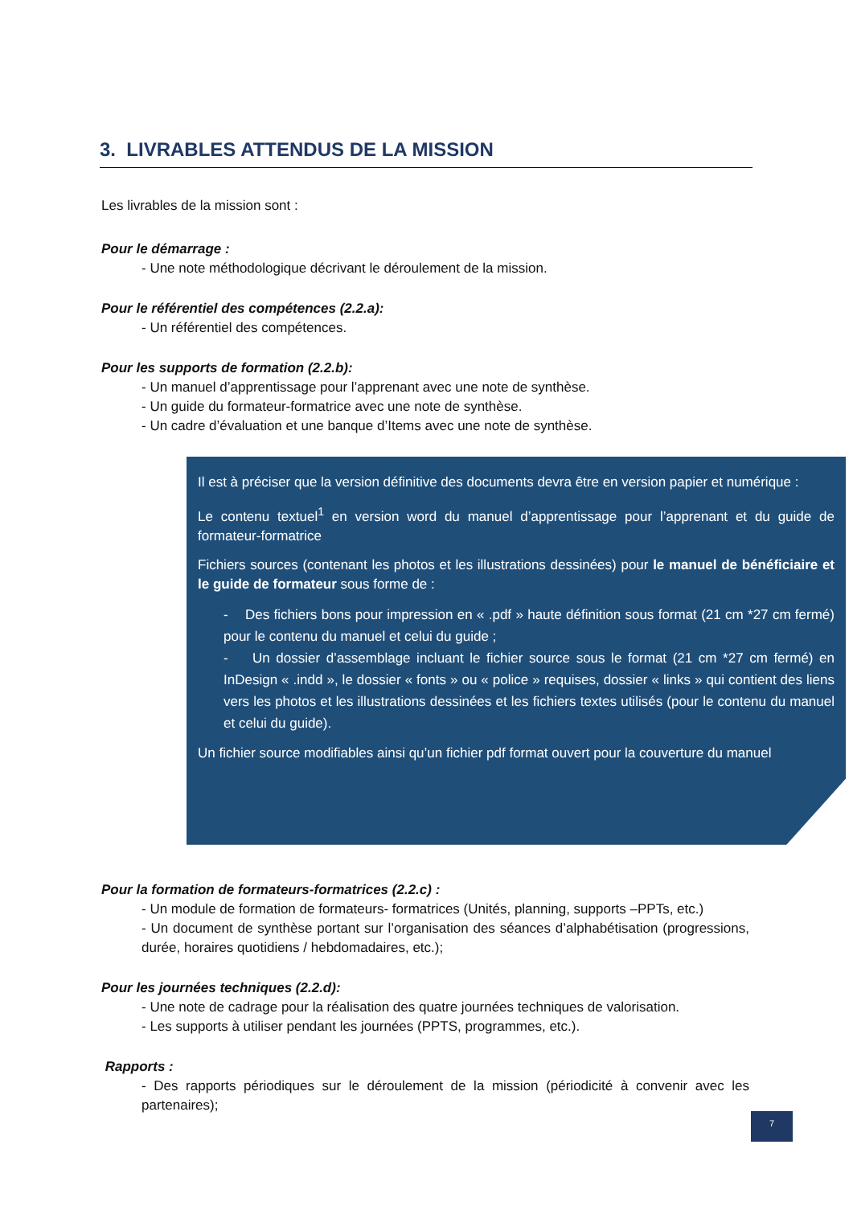3. LIVRABLES ATTENDUS DE LA MISSION
Les livrables de la mission sont :
Pour le démarrage :
- Une note méthodologique décrivant le déroulement de la mission.
Pour le référentiel des compétences (2.2.a):
- Un référentiel des compétences.
Pour les supports de formation (2.2.b):
- Un manuel d’apprentissage pour l’apprenant avec une note de synthèse.
- Un guide du formateur-formatrice avec une note de synthèse.
- Un cadre d’évaluation et une banque d’Items avec une note de synthèse.
Il est à préciser que la version définitive des documents devra être en version papier et numérique :
Le contenu textuel<sup>1</sup> en version word du manuel d’apprentissage pour l’apprenant et du guide de formateur-formatrice
Fichiers sources (contenant les photos et les illustrations dessinées) pour le manuel de bénéficiaire et le guide de formateur sous forme de :
- Des fichiers bons pour impression en « .pdf » haute définition sous format (21 cm *27 cm fermé) pour le contenu du manuel et celui du guide ;
- Un dossier d’assemblage incluant le fichier source sous le format (21 cm *27 cm fermé) en InDesign « .indd », le dossier « fonts » ou « police » requises, dossier « links » qui contient des liens vers les photos et les illustrations dessinées et les fichiers textes utilisés (pour le contenu du manuel et celui du guide).
Un fichier source modifiables ainsi qu’un fichier pdf format ouvert pour la couverture du manuel
Pour la formation de formateurs-formatrices (2.2.c) :
- Un module de formation de formateurs- formatrices (Unités, planning, supports –PPTs, etc.)
- Un document de synthèse portant sur l’organisation des séances d’alphabétisation (progressions, durée, horaires quotidiens / hebdomadaires, etc.);
Pour les journées techniques (2.2.d):
- Une note de cadrage pour la réalisation des quatre journées techniques de valorisation.
- Les supports à utiliser pendant les journées (PPTS, programmes, etc.).
Rapports :
- Des rapports périodiques sur le déroulement de la mission (périodicité à convenir avec les partenaires);
7